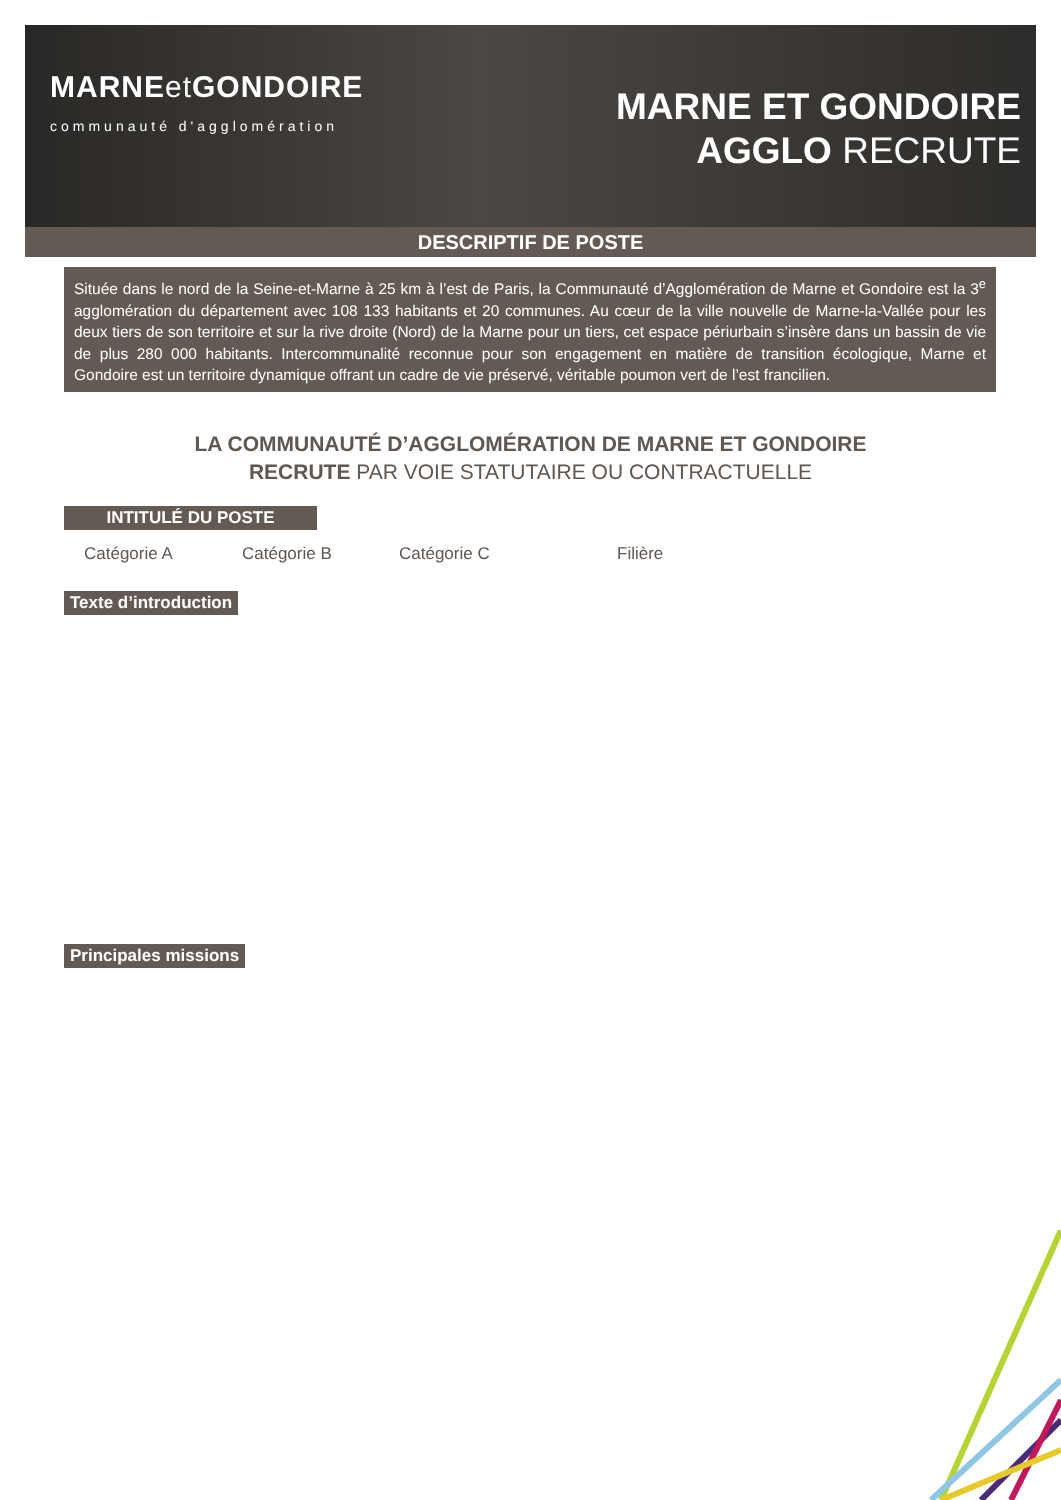MARNEet GONDOIRE
communauté d'agglomération
MARNE ET GONDOIRE
AGGLO RECRUTE
DESCRIPTIF DE POSTE
Située dans le nord de la Seine-et-Marne à 25 km à l’est de Paris, la Communauté d’Agglomération de Marne et Gondoire est la 3<sup>e</sup> agglomération du département avec 108 133 habitants et 20 communes. Au cœur de la ville nouvelle de Marne-la-Vallée pour les deux tiers de son territoire et sur la rive droite (Nord) de la Marne pour un tiers, cet espace périurbain s’insère dans un bassin de vie de plus 280 000 habitants. Intercommunalité reconnue pour son engagement en matière de transition écologique, Marne et Gondoire est un territoire dynamique offrant un cadre de vie préservé, véritable poumon vert de l’est francilien.
LA COMMUNAUTÉ D’AGGLOMÉRATION DE MARNE ET GONDOIRE
RECRUTE PAR VOIE STATUTAIRE OU CONTRACTUELLE
INTITULÉ DU POSTE
Catégorie A Catégorie B Catégorie C Filière
Texte d’introduction
Principales missions